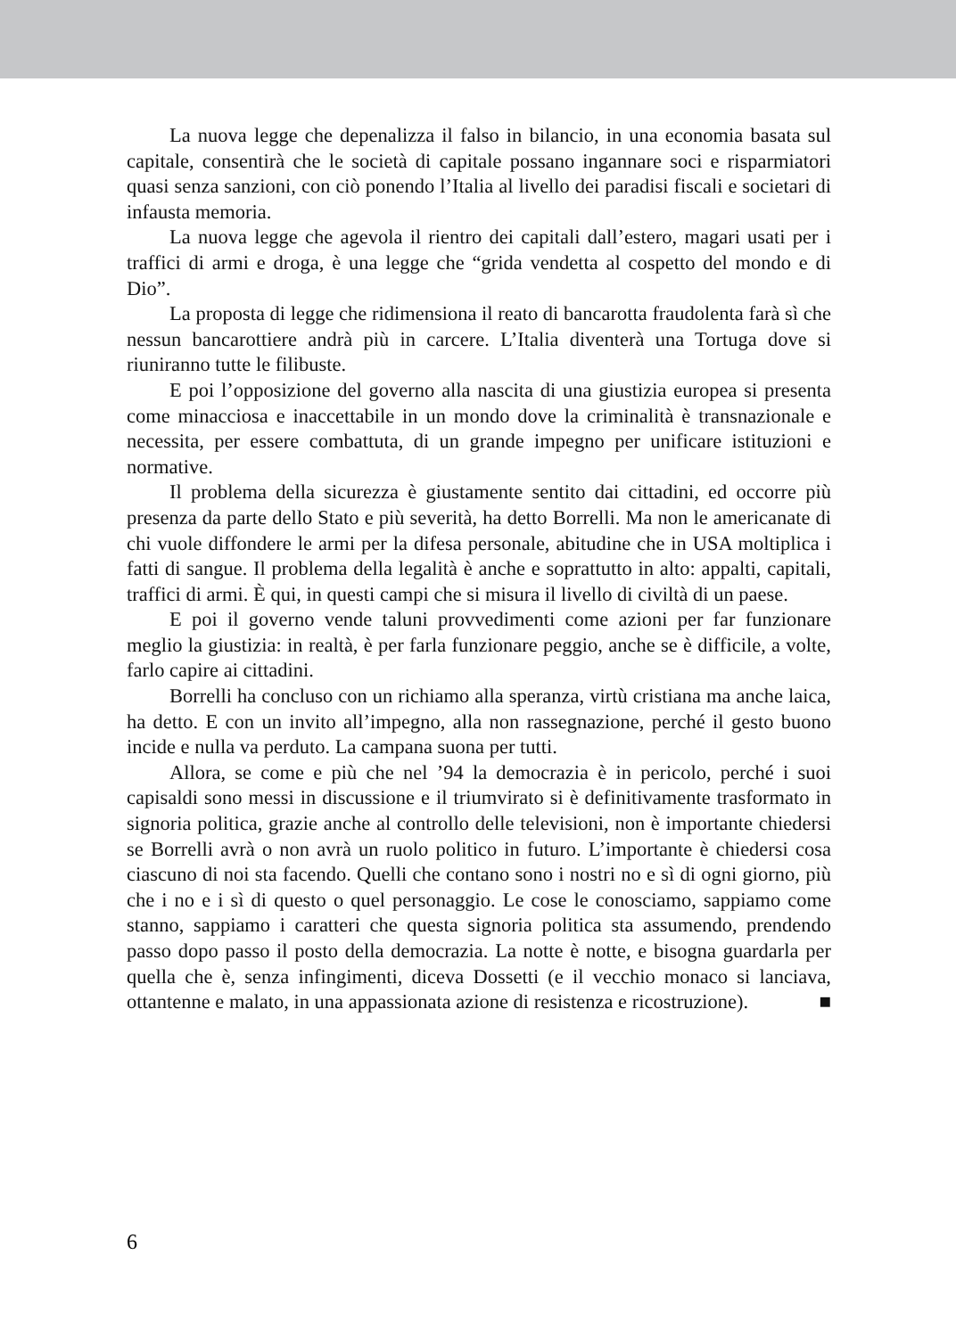La nuova legge che depenalizza il falso in bilancio, in una economia basata sul capitale, consentirà che le società di capitale possano ingannare soci e risparmiatori quasi senza sanzioni, con ciò ponendo l’Italia al livello dei paradisi fiscali e societari di infausta memoria.
La nuova legge che agevola il rientro dei capitali dall’estero, magari usati per i traffici di armi e droga, è una legge che “grida vendetta al cospetto del mondo e di Dio”.
La proposta di legge che ridimensiona il reato di bancarotta fraudolenta farà sì che nessun bancarottiere andrà più in carcere. L’Italia diventerà una Tortuga dove si riuniranno tutte le filibuste.
E poi l’opposizione del governo alla nascita di una giustizia europea si presenta come minacciosa e inaccettabile in un mondo dove la criminalità è transnazionale e necessita, per essere combattuta, di un grande impegno per unificare istituzioni e normative.
Il problema della sicurezza è giustamente sentito dai cittadini, ed occorre più presenza da parte dello Stato e più severità, ha detto Borrelli. Ma non le americanate di chi vuole diffondere le armi per la difesa personale, abitudine che in USA moltiplica i fatti di sangue. Il problema della legalità è anche e soprattutto in alto: appalti, capitali, traffici di armi. È qui, in questi campi che si misura il livello di civiltà di un paese.
E poi il governo vende taluni provvedimenti come azioni per far funzionare meglio la giustizia: in realtà, è per farla funzionare peggio, anche se è difficile, a volte, farlo capire ai cittadini.
Borrelli ha concluso con un richiamo alla speranza, virtù cristiana ma anche laica, ha detto. E con un invito all’impegno, alla non rassegnazione, perché il gesto buono incide e nulla va perduto. La campana suona per tutti.
Allora, se come e più che nel ’94 la democrazia è in pericolo, perché i suoi capisaldi sono messi in discussione e il triumvirato si è definitivamente trasformato in signoria politica, grazie anche al controllo delle televisioni, non è importante chiedersi se Borrelli avrà o non avrà un ruolo politico in futuro. L’importante è chiedersi cosa ciascuno di noi sta facendo. Quelli che contano sono i nostri no e sì di ogni giorno, più che i no e i sì di questo o quel personaggio. Le cose le conosciamo, sappiamo come stanno, sappiamo i caratteri che questa signoria politica sta assumendo, prendendo passo dopo passo il posto della democrazia. La notte è notte, e bisogna guardarla per quella che è, senza infingimenti, diceva Dossetti (e il vecchio monaco si lanciava, ottantenne e malato, in una appassionata azione di resistenza e ricostruzione). ■
6